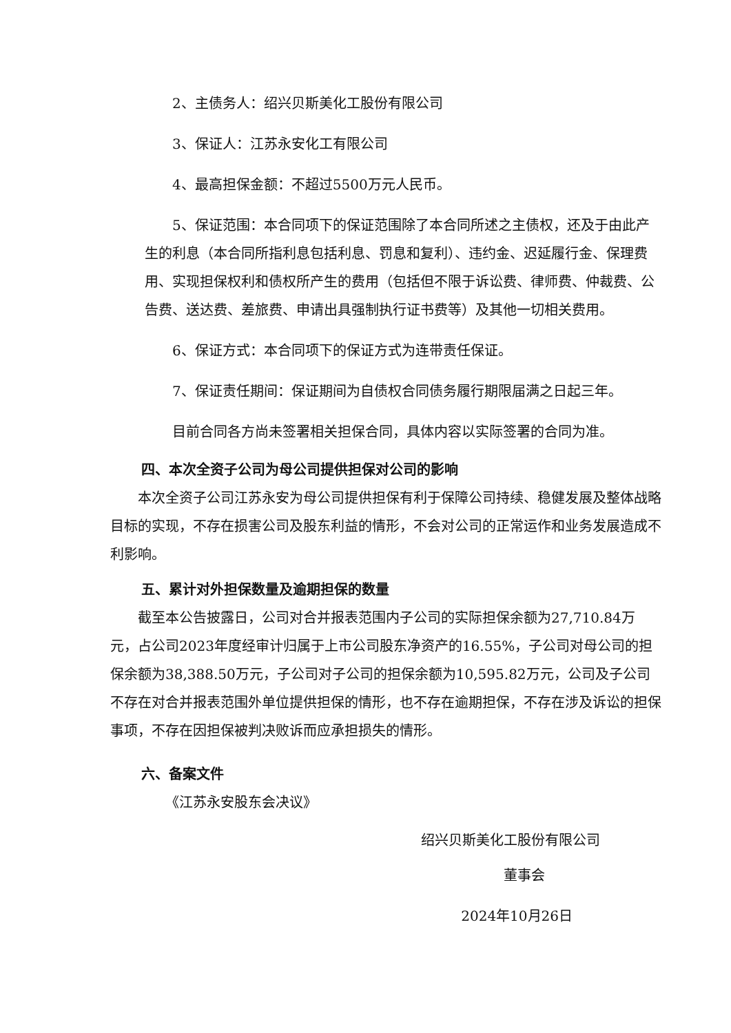2、主债务人：绍兴贝斯美化工股份有限公司
3、保证人：江苏永安化工有限公司
4、最高担保金额：不超过5500万元人民币。
5、保证范围：本合同项下的保证范围除了本合同所述之主债权，还及于由此产生的利息（本合同所指利息包括利息、罚息和复利）、违约金、迟延履行金、保理费用、实现担保权利和债权所产生的费用（包括但不限于诉讼费、律师费、仲裁费、公告费、送达费、差旅费、申请出具强制执行证书费等）及其他一切相关费用。
6、保证方式：本合同项下的保证方式为连带责任保证。
7、保证责任期间：保证期间为自债权合同债务履行期限届满之日起三年。
目前合同各方尚未签署相关担保合同，具体内容以实际签署的合同为准。
四、本次全资子公司为母公司提供担保对公司的影响
本次全资子公司江苏永安为母公司提供担保有利于保障公司持续、稳健发展及整体战略目标的实现，不存在损害公司及股东利益的情形，不会对公司的正常运作和业务发展造成不利影响。
五、累计对外担保数量及逾期担保的数量
截至本公告披露日，公司对合并报表范围内子公司的实际担保余额为27,710.84万元，占公司2023年度经审计归属于上市公司股东净资产的16.55%，子公司对母公司的担保余额为38,388.50万元，子公司对子公司的担保余额为10,595.82万元，公司及子公司不存在对合并报表范围外单位提供担保的情形，也不存在逾期担保，不存在涉及诉讼的担保事项，不存在因担保被判决败诉而应承担损失的情形。
六、备案文件
《江苏永安股东会决议》
绍兴贝斯美化工股份有限公司
董事会
2024年10月26日